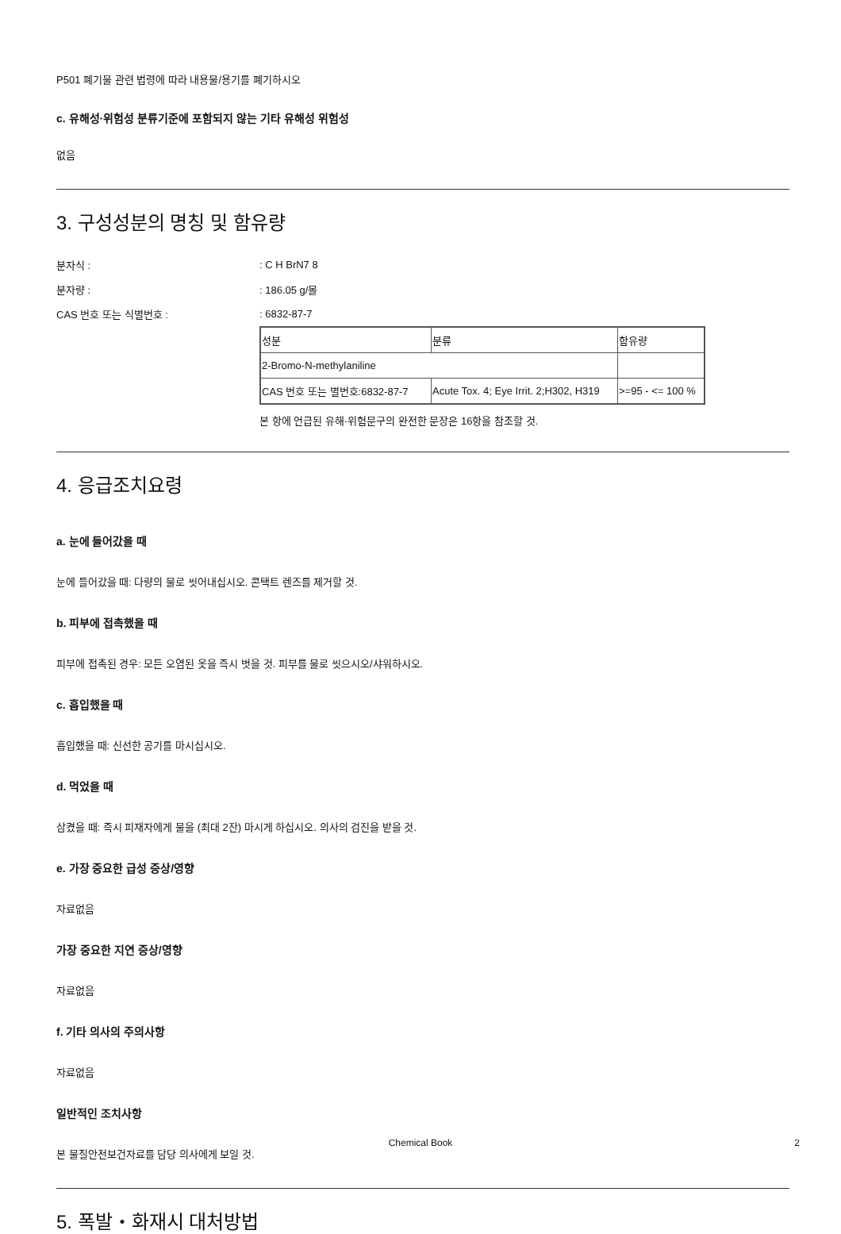P501 폐기물 관련 법령에 따라 내용물/용기를 폐기하시오
c. 유해성·위험성 분류기준에 포함되지 않는 기타 유해성 위험성
없음
3. 구성성분의 명칭 및 함유량
분자식 :: C H BrN7 8
분자량 :: 186.05 g/몰
CAS 번호 또는 식별번호 :: 6832-87-7
| 성분 | 분류 | 함유량 |
| 2-Bromo-N-methylaniline | | |
| CAS 번호 또는 별번호:6832-87-7 | Acute Tox. 4; Eye Irrit. 2;H302, H319 | >=95 - <= 100 % |
본 항에 언급된 유해·위험문구의 완전한 문장은 16항을 참조할 것.
4. 응급조치요령
a. 눈에 들어갔을 때
눈에 들어갔을 때: 다량의 물로 씻어내십시오. 콘택트 렌즈를 제거할 것.
b. 피부에 접촉했을 때
피부에 접촉된 경우: 모든 오염된 옷을 즉시 벗을 것. 피부를 물로 씻으시오/샤워하시오.
c. 흡입했을 때
흡입했을 때: 신선한 공기를 마시십시오.
d. 먹었을 때
삼켰을 때: 즉시 피재자에게 물을 (최대 2잔) 마시게 하십시오. 의사의 검진을 받을 것.
e. 가장 중요한 급성 증상/영향
자료없음
가장 중요한 지연 증상/영향
자료없음
f. 기타 의사의 주의사항
자료없음
일반적인 조치사항
본 물질안전보건자료를 담당 의사에게 보일 것.
5. 폭발・화재시 대처방법
Chemical Book 2